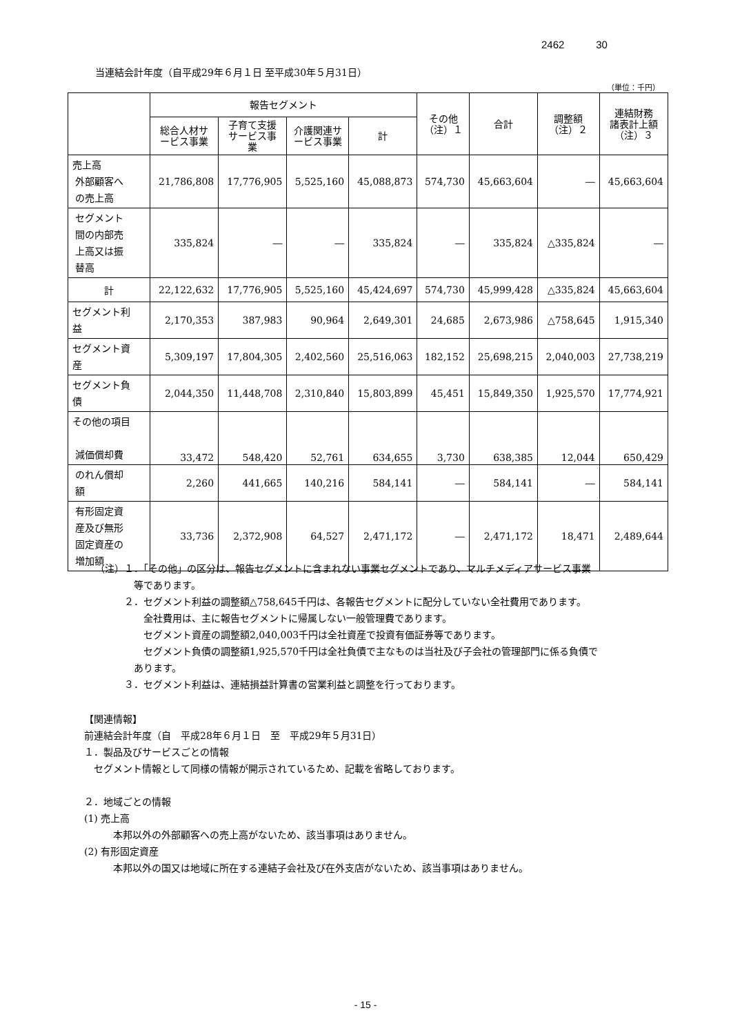2462 30
当連結会計年度（自平成29年６月１日 至平成30年５月31日）
（単位：千円）
| | 報告セグメント | | | | その他 （注）１ | 合計 | 調整額 （注）２ | 連結財務 諸表計上額 （注）３ |
| --- | --- | --- | --- | --- | --- | --- | --- | --- |
| | 総合人材サ ービス事業 | 子育て支援 サービス事 業 | 介護関連サ ービス事業 | 計 | | | | |
| 売上高 外部顧客へ の売上高 | 21,786,808 | 17,776,905 | 5,525,160 | 45,088,873 | 574,730 | 45,663,604 | ― | 45,663,604 |
| セグメント 間の内部売 上高又は振 替高 | 335,824 | ― | ― | 335,824 | ― | 335,824 | △335,824 | ― |
| 計 | 22,122,632 | 17,776,905 | 5,525,160 | 45,424,697 | 574,730 | 45,999,428 | △335,824 | 45,663,604 |
| セグメント利 益 | 2,170,353 | 387,983 | 90,964 | 2,649,301 | 24,685 | 2,673,986 | △758,645 | 1,915,340 |
| セグメント資 産 | 5,309,197 | 17,804,305 | 2,402,560 | 25,516,063 | 182,152 | 25,698,215 | 2,040,003 | 27,738,219 |
| セグメント負 債 | 2,044,350 | 11,448,708 | 2,310,840 | 15,803,899 | 45,451 | 15,849,350 | 1,925,570 | 17,774,921 |
| その他の項目 減価償却費 | 33,472 | 548,420 | 52,761 | 634,655 | 3,730 | 638,385 | 12,044 | 650,429 |
| のれん償却 額 | 2,260 | 441,665 | 140,216 | 584,141 | ― | 584,141 | ― | 584,141 |
| 有形固定資 産及び無形 固定資産の 増加額 | 33,736 | 2,372,908 | 64,527 | 2,471,172 | ― | 2,471,172 | 18,471 | 2,489,644 |
（注）１．「その他」の区分は、報告セグメントに含まれない事業セグメントであり、マルチメディアサービス事業
等であります。
２．セグメント利益の調整額△758,645千円は、各報告セグメントに配分していない全社費用であります。
全社費用は、主に報告セグメントに帰属しない一般管理費であります。
セグメント資産の調整額2,040,003千円は全社資産で投資有価証券等であります。
セグメント負債の調整額1,925,570千円は全社負債で主なものは当社及び子会社の管理部門に係る負債で
あります。
３．セグメント利益は、連結損益計算書の営業利益と調整を行っております。
【関連情報】
前連結会計年度（自　平成28年６月１日　至　平成29年５月31日）
１．製品及びサービスごとの情報
セグメント情報として同様の情報が開示されているため、記載を省略しております。
２．地域ごとの情報
(1) 売上高
本邦以外の外部顧客への売上高がないため、該当事項はありません。
(2) 有形固定資産
本邦以外の国又は地域に所在する連結子会社及び在外支店がないため、該当事項はありません。
- 15 -